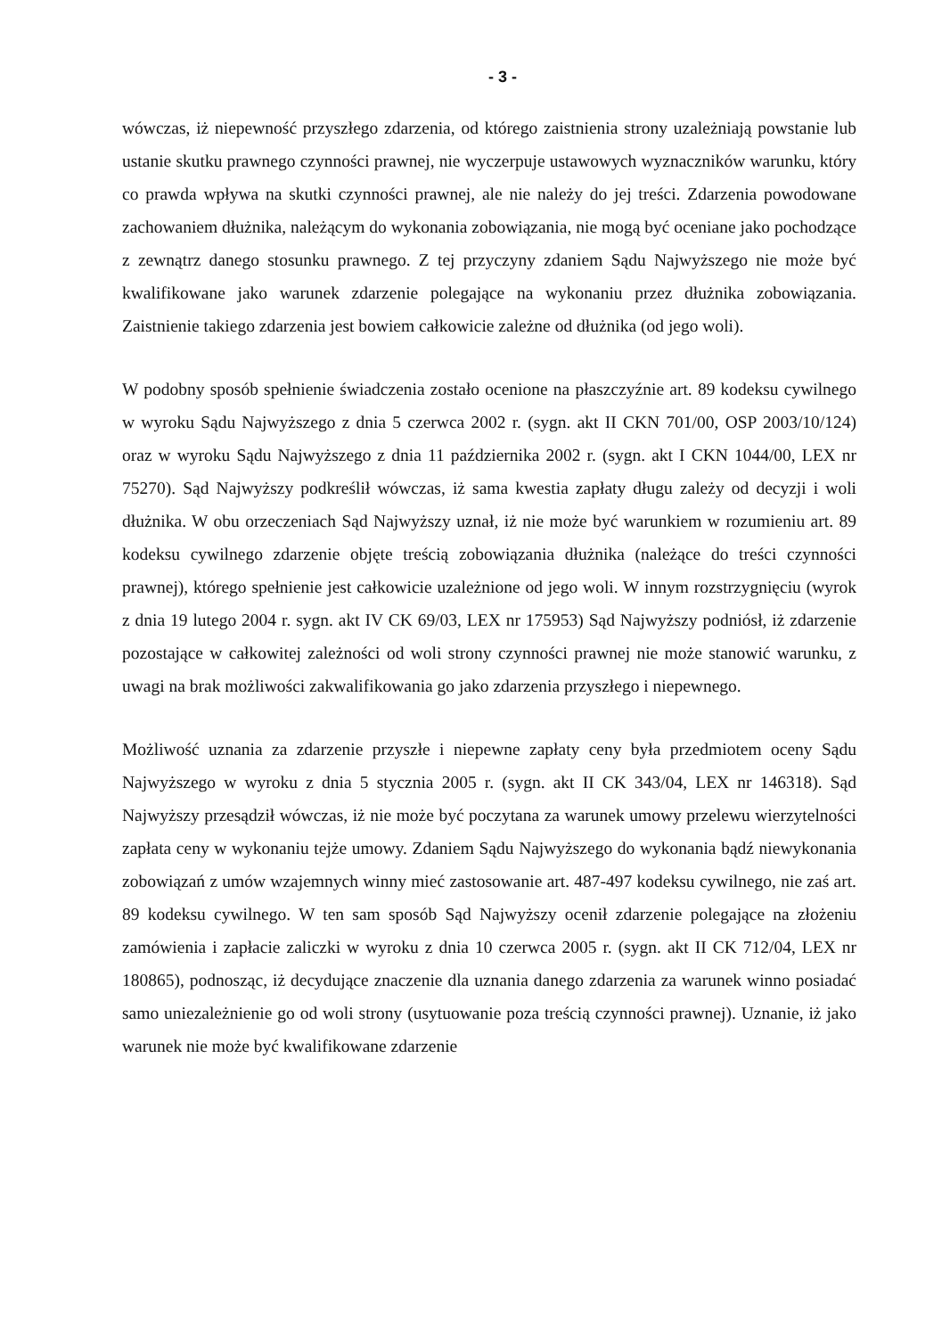- 3 -
wówczas, iż niepewność przyszłego zdarzenia, od którego zaistnienia strony uzależniają powstanie lub ustanie skutku prawnego czynności prawnej, nie wyczerpuje ustawowych wyznaczników warunku, który co prawda wpływa na skutki czynności prawnej, ale nie należy do jej treści. Zdarzenia powodowane zachowaniem dłużnika, należącym do wykonania zobowiązania, nie mogą być oceniane jako pochodzące z zewnątrz danego stosunku prawnego. Z tej przyczyny zdaniem Sądu Najwyższego nie może być kwalifikowane jako warunek zdarzenie polegające na wykonaniu przez dłużnika zobowiązania. Zaistnienie takiego zdarzenia jest bowiem całkowicie zależne od dłużnika (od jego woli).
W podobny sposób spełnienie świadczenia zostało ocenione na płaszczyźnie art. 89 kodeksu cywilnego w wyroku Sądu Najwyższego z dnia 5 czerwca 2002 r. (sygn. akt II CKN 701/00, OSP 2003/10/124) oraz w wyroku Sądu Najwyższego z dnia 11 października 2002 r. (sygn. akt I CKN 1044/00, LEX nr 75270). Sąd Najwyższy podkreślił wówczas, iż sama kwestia zapłaty długu zależy od decyzji i woli dłużnika. W obu orzeczeniach Sąd Najwyższy uznał, iż nie może być warunkiem w rozumieniu art. 89 kodeksu cywilnego zdarzenie objęte treścią zobowiązania dłużnika (należące do treści czynności prawnej), którego spełnienie jest całkowicie uzależnione od jego woli. W innym rozstrzygnięciu (wyrok z dnia 19 lutego 2004 r. sygn. akt IV CK 69/03, LEX nr 175953) Sąd Najwyższy podniósł, iż zdarzenie pozostające w całkowitej zależności od woli strony czynności prawnej nie może stanowić warunku, z uwagi na brak możliwości zakwalifikowania go jako zdarzenia przyszłego i niepewnego.
Możliwość uznania za zdarzenie przyszłe i niepewne zapłaty ceny była przedmiotem oceny Sądu Najwyższego w wyroku z dnia 5 stycznia 2005 r. (sygn. akt II CK 343/04, LEX nr 146318). Sąd Najwyższy przesądził wówczas, iż nie może być poczytana za warunek umowy przelewu wierzytelności zapłata ceny w wykonaniu tejże umowy. Zdaniem Sądu Najwyższego do wykonania bądź niewykonania zobowiązań z umów wzajemnych winny mieć zastosowanie art. 487-497 kodeksu cywilnego, nie zaś art. 89 kodeksu cywilnego. W ten sam sposób Sąd Najwyższy ocenił zdarzenie polegające na złożeniu zamówienia i zapłacie zaliczki w wyroku z dnia 10 czerwca 2005 r. (sygn. akt II CK 712/04, LEX nr 180865), podnosząc, iż decydujące znaczenie dla uznania danego zdarzenia za warunek winno posiadać samo uniezależnienie go od woli strony (usytuowanie poza treścią czynności prawnej). Uznanie, iż jako warunek nie może być kwalifikowane zdarzenie